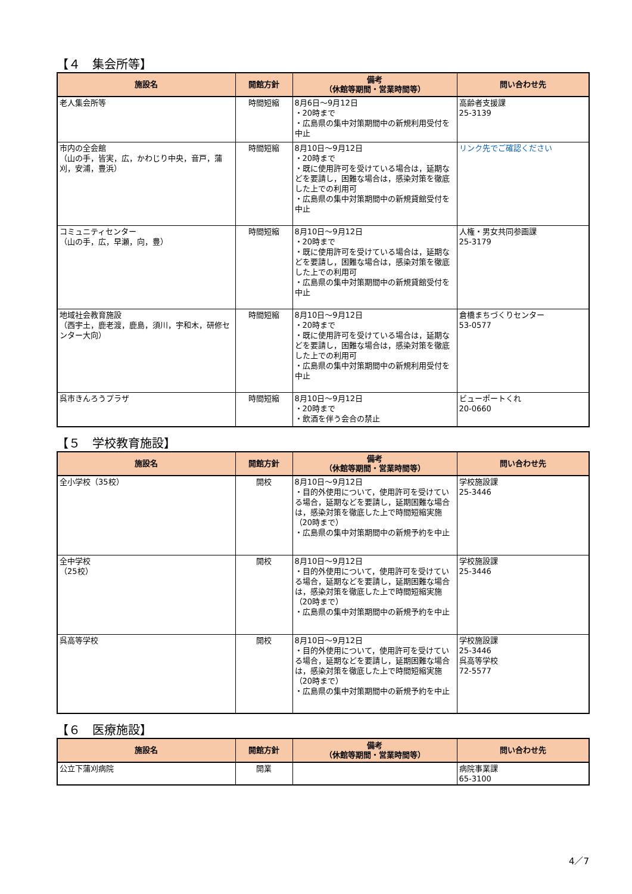【４　集会所等】
| 施設名 | 開館方針 | 備考 （休館等期間・営業時間等） | 問い合わせ先 |
| --- | --- | --- | --- |
| 老人集会所等 | 時間短縮 | 8月6日～9月12日 ・20時まで ・広島県の集中対策期間中の新規利用受付を中止 | 高齢者支援課 25-3139 |
| 市内の全会館 （山の手，皆実，広，かわじり中央，音戸，蒲刈，安浦，豊浜） | 時間短縮 | 8月10日～9月12日 ・20時まで ・既に使用許可を受けている場合は，延期などを要請し，困難な場合は，感染対策を徹底した上での利用可 ・広島県の集中対策期間中の新規貸館受付を中止 | リンク先でご確認ください |
| コミュニティセンター （山の手，広，早瀬，向，豊） | 時間短縮 | 8月10日～9月12日 ・20時まで ・既に使用許可を受けている場合は，延期などを要請し，困難な場合は，感染対策を徹底した上での利用可 ・広島県の集中対策期間中の新規貸館受付を中止 | 人権・男女共同参画課 25-3179 |
| 地域社会教育施設 （西宇土，鹿老渡，鹿島，須川，宇和木，研修センター大向） | 時間短縮 | 8月10日～9月12日 ・20時まで ・既に使用許可を受けている場合は，延期などを要請し，困難な場合は，感染対策を徹底した上での利用可 ・広島県の集中対策期間中の新規利用受付を中止 | 倉橋まちづくりセンター 53-0577 |
| 呉市きんろうプラザ | 時間短縮 | 8月10日～9月12日 ・20時まで ・飲酒を伴う会合の禁止 | ビューポートくれ 20-0660 |
【５　学校教育施設】
| 施設名 | 開館方針 | 備考 （休館等期間・営業時間等） | 問い合わせ先 |
| --- | --- | --- | --- |
| 全小学校（35校） | 開校 | 8月10日～9月12日 ・目的外使用について，使用許可を受けている場合，延期などを要請し，延期困難な場合は，感染対策を徹底した上で時間短縮実施（20時まで） ・広島県の集中対策期間中の新規予約を中止 | 学校施設課 25-3446 |
| 全中学校 （25校） | 開校 | 8月10日～9月12日 ・目的外使用について，使用許可を受けている場合，延期などを要請し，延期困難な場合は，感染対策を徹底した上で時間短縮実施（20時まで） ・広島県の集中対策期間中の新規予約を中止 | 学校施設課 25-3446 |
| 呉高等学校 | 開校 | 8月10日～9月12日 ・目的外使用について，使用許可を受けている場合，延期などを要請し，延期困難な場合は，感染対策を徹底した上で時間短縮実施（20時まで） ・広島県の集中対策期間中の新規予約を中止 | 学校施設課 25-3446 呉高等学校 72-5577 |
【６　医療施設】
| 施設名 | 開館方針 | 備考 （休館等期間・営業時間等） | 問い合わせ先 |
| --- | --- | --- | --- |
| 公立下蒲刈病院 | 開業 | | 病院事業課 65-3100 |
4／7